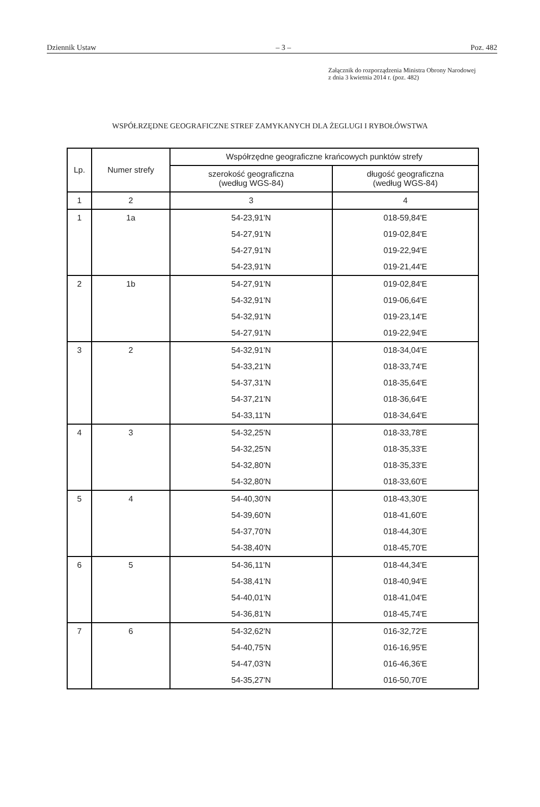Dziennik Ustaw – 3 – Poz. 482
Załącznik do rozporządzenia Ministra Obrony Narodowej
z dnia 3 kwietnia 2014 r. (poz. 482)
WSPÓŁRZĘDNE GEOGRAFICZNE STREF ZAMYKANYCH DLA ŻEGLUGI I RYBOŁÓWSTWA
| Lp. | Numer strefy | Współrzędne geograficzne krańcowych punktów strefy | |
| --- | --- | --- | --- |
| | | szerokość geograficzna (według WGS-84) | długość geograficzna (według WGS-84) |
| 1 | 2 | 3 | 4 |
| 1 | 1a | 54-23,91'N | 018-59,84'E |
| | | 54-27,91'N | 019-02,84'E |
| | | 54-27,91'N | 019-22,94'E |
| | | 54-23,91'N | 019-21,44'E |
| 2 | 1b | 54-27,91'N | 019-02,84'E |
| | | 54-32,91'N | 019-06,64'E |
| | | 54-32,91'N | 019-23,14'E |
| | | 54-27,91'N | 019-22,94'E |
| 3 | 2 | 54-32,91'N | 018-34,04'E |
| | | 54-33,21'N | 018-33,74'E |
| | | 54-37,31'N | 018-35,64'E |
| | | 54-37,21'N | 018-36,64'E |
| | | 54-33,11'N | 018-34,64'E |
| 4 | 3 | 54-32,25'N | 018-33,78'E |
| | | 54-32,25'N | 018-35,33'E |
| | | 54-32,80'N | 018-35,33'E |
| | | 54-32,80'N | 018-33,60'E |
| 5 | 4 | 54-40,30'N | 018-43,30'E |
| | | 54-39,60'N | 018-41,60'E |
| | | 54-37,70'N | 018-44,30'E |
| | | 54-38,40'N | 018-45,70'E |
| 6 | 5 | 54-36,11'N | 018-44,34'E |
| | | 54-38,41'N | 018-40,94'E |
| | | 54-40,01'N | 018-41,04'E |
| | | 54-36,81'N | 018-45,74'E |
| 7 | 6 | 54-32,62'N | 016-32,72'E |
| | | 54-40,75'N | 016-16,95'E |
| | | 54-47,03'N | 016-46,36'E |
| | | 54-35,27'N | 016-50,70'E |